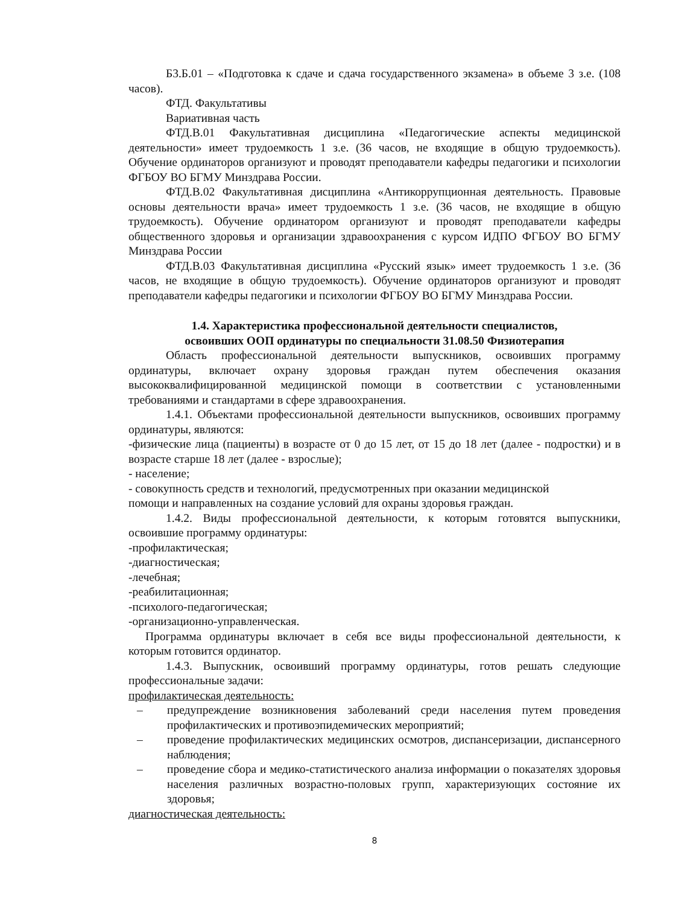Б3.Б.01 – «Подготовка к сдаче и сдача государственного экзамена» в объеме 3 з.е. (108 часов).
ФТД. Факультативы
Вариативная часть
ФТД.В.01 Факультативная дисциплина «Педагогические аспекты медицинской деятельности» имеет трудоемкость 1 з.е. (36 часов, не входящие в общую трудоемкость). Обучение ординаторов организуют и проводят преподаватели кафедры педагогики и психологии ФГБОУ ВО БГМУ Минздрава России.
ФТД.В.02 Факультативная дисциплина «Антикоррупционная деятельность. Правовые основы деятельности врача» имеет трудоемкость 1 з.е. (36 часов, не входящие в общую трудоемкость). Обучение ординатором организуют и проводят преподаватели кафедры общественного здоровья и организации здравоохранения с курсом ИДПО ФГБОУ ВО БГМУ Минздрава России
ФТД.В.03 Факультативная дисциплина «Русский язык» имеет трудоемкость 1 з.е. (36 часов, не входящие в общую трудоемкость). Обучение ординаторов организуют и проводят преподаватели кафедры педагогики и психологии ФГБОУ ВО БГМУ Минздрава России.
1.4. Характеристика профессиональной деятельности специалистов,
освоивших ООП ординатуры по специальности 31.08.50 Физиотерапия
Область профессиональной деятельности выпускников, освоивших программу ординатуры, включает охрану здоровья граждан путем обеспечения оказания высококвалифицированной медицинской помощи в соответствии с установленными требованиями и стандартами в сфере здравоохранения.
1.4.1. Объектами профессиональной деятельности выпускников, освоивших программу ординатуры, являются:
-физические лица (пациенты) в возрасте от 0 до 15 лет, от 15 до 18 лет (далее - подростки) и в возрасте старше 18 лет (далее - взрослые);
- население;
- совокупность средств и технологий, предусмотренных при оказании медицинской
помощи и направленных на создание условий для охраны здоровья граждан.
1.4.2. Виды профессиональной деятельности, к которым готовятся выпускники, освоившие программу ординатуры:
-профилактическая;
-диагностическая;
-лечебная;
-реабилитационная;
-психолого-педагогическая;
-организационно-управленческая.
Программа ординатуры включает в себя все виды профессиональной деятельности, к которым готовится ординатор.
1.4.3. Выпускник, освоивший программу ординатуры, готов решать следующие профессиональные задачи:
профилактическая деятельность:
– предупреждение возникновения заболеваний среди населения путем проведения профилактических и противоэпидемических мероприятий;
– проведение профилактических медицинских осмотров, диспансеризации, диспансерного наблюдения;
– проведение сбора и медико-статистического анализа информации о показателях здоровья населения различных возрастно-половых групп, характеризующих состояние их здоровья;
диагностическая деятельность:
8